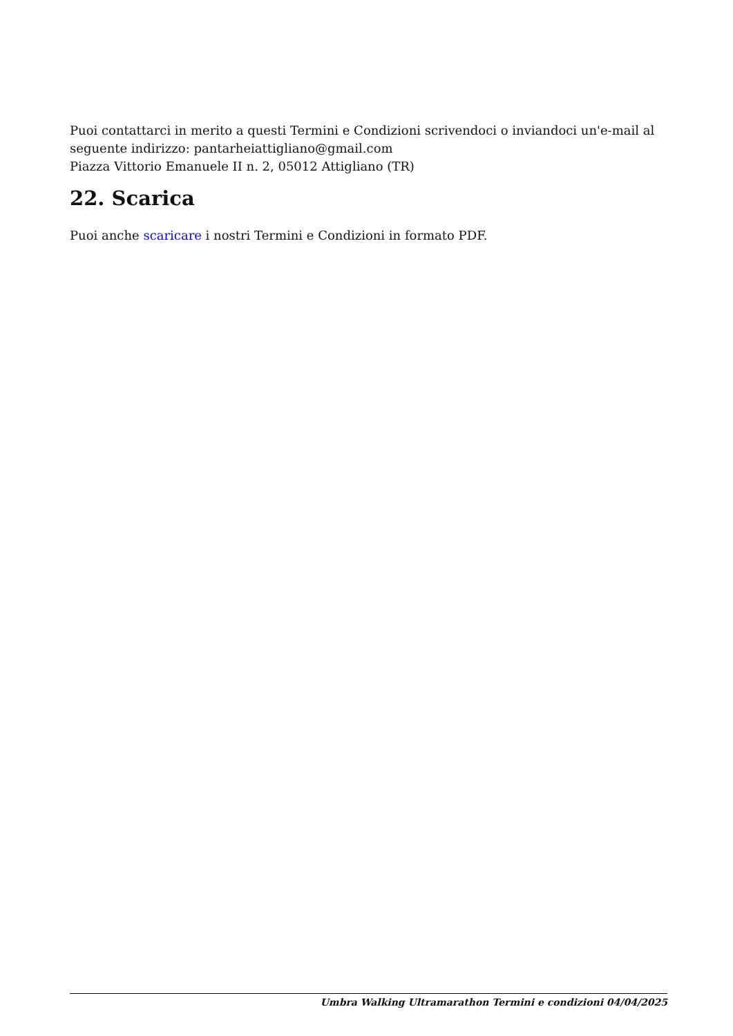Puoi contattarci in merito a questi Termini e Condizioni scrivendoci o inviandoci un'e-mail al seguente indirizzo: pantarheiattigliano@gmail.com
Piazza Vittorio Emanuele II n. 2, 05012 Attigliano (TR)
22. Scarica
Puoi anche scaricare i nostri Termini e Condizioni in formato PDF.
Umbra Walking Ultramarathon Termini e condizioni 04/04/2025